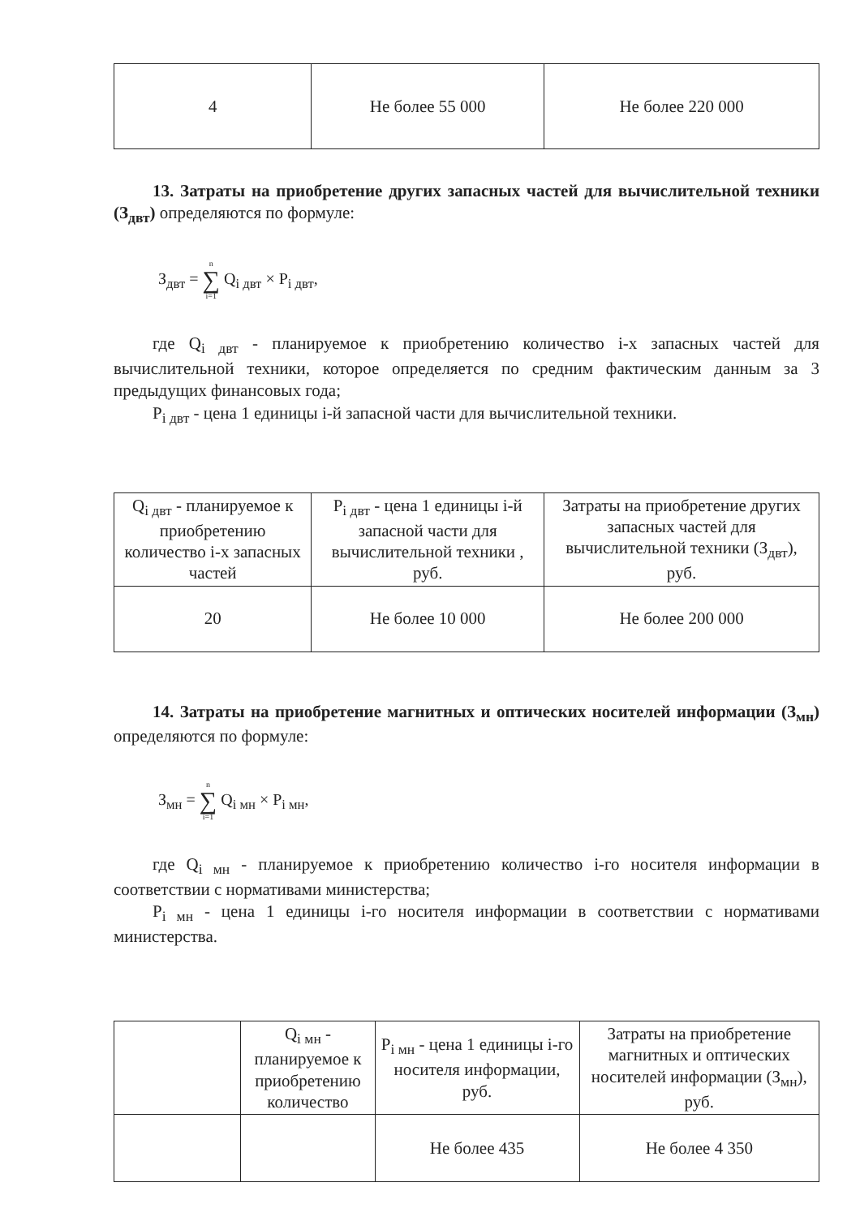| 4 | Не более 55 000 | Не более 220 000 |
13. Затраты на приобретение других запасных частей для вычислительной техники (З<sub>двт</sub>) определяются по формуле:
З<sub>двт</sub> = n ∑ i=1 Q<sub>i двт</sub> × P<sub>i двт</sub>,
где Q<sub>i двт</sub> - планируемое к приобретению количество i-х запасных частей для вычислительной техники, которое определяется по средним фактическим данным за 3 предыдущих финансовых года;
P<sub>i двт</sub> - цена 1 единицы i-й запасной части для вычислительной техники.
| Q<sub>i двт</sub> - планируемое к приобретению количество i-х запасных частей | P<sub>i двт</sub> - цена 1 единицы i-й запасной части для вычислительной техники , руб. | Затраты на приобретение других запасных частей для вычислительной техники (З<sub>двт</sub>), руб. |
| --- | --- | --- |
| 20 | Не более 10 000 | Не более 200 000 |
14. Затраты на приобретение магнитных и оптических носителей информации (З<sub>мн</sub>) определяются по формуле:
З<sub>мн</sub> = n ∑ i=1 Q<sub>i мн</sub> × P<sub>i мн</sub>,
где Q<sub>i мн</sub> - планируемое к приобретению количество i-го носителя информации в соответствии с нормативами министерства;
P<sub>i мн</sub> - цена 1 единицы i-го носителя информации в соответствии с нормативами министерства.
| | Q<sub>i мн</sub> - планируемое к приобретению количество | P<sub>i мн</sub> - цена 1 единицы i-го носителя информации, руб. | Затраты на приобретение магнитных и оптических носителей информации (З<sub>мн</sub>), руб. |
| --- | --- | --- | --- |
| | | Не более 435 | Не более 4 350 |